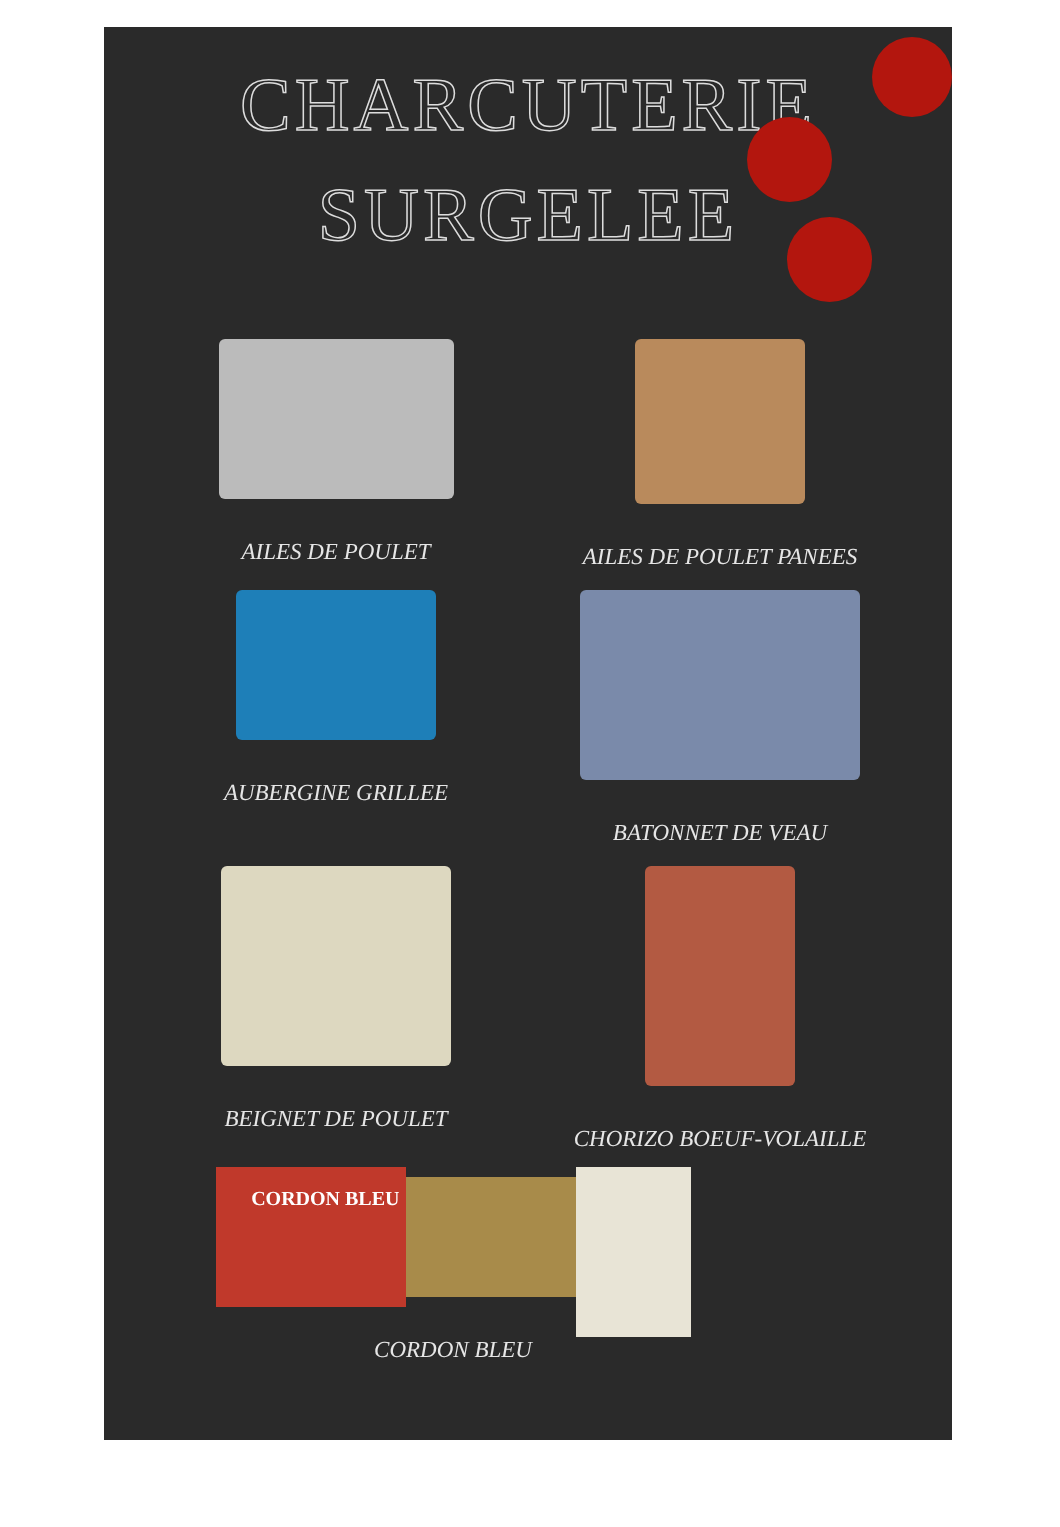CHARCUTERIE
SURGELEE
AILES DE POULET
AILES DE POULET PANEES
AUBERGINE GRILLEE
BATONNET DE VEAU
BEIGNET DE POULET
CHORIZO BOEUF-VOLAILLE
CORDON BLEU
CORDON BLEU